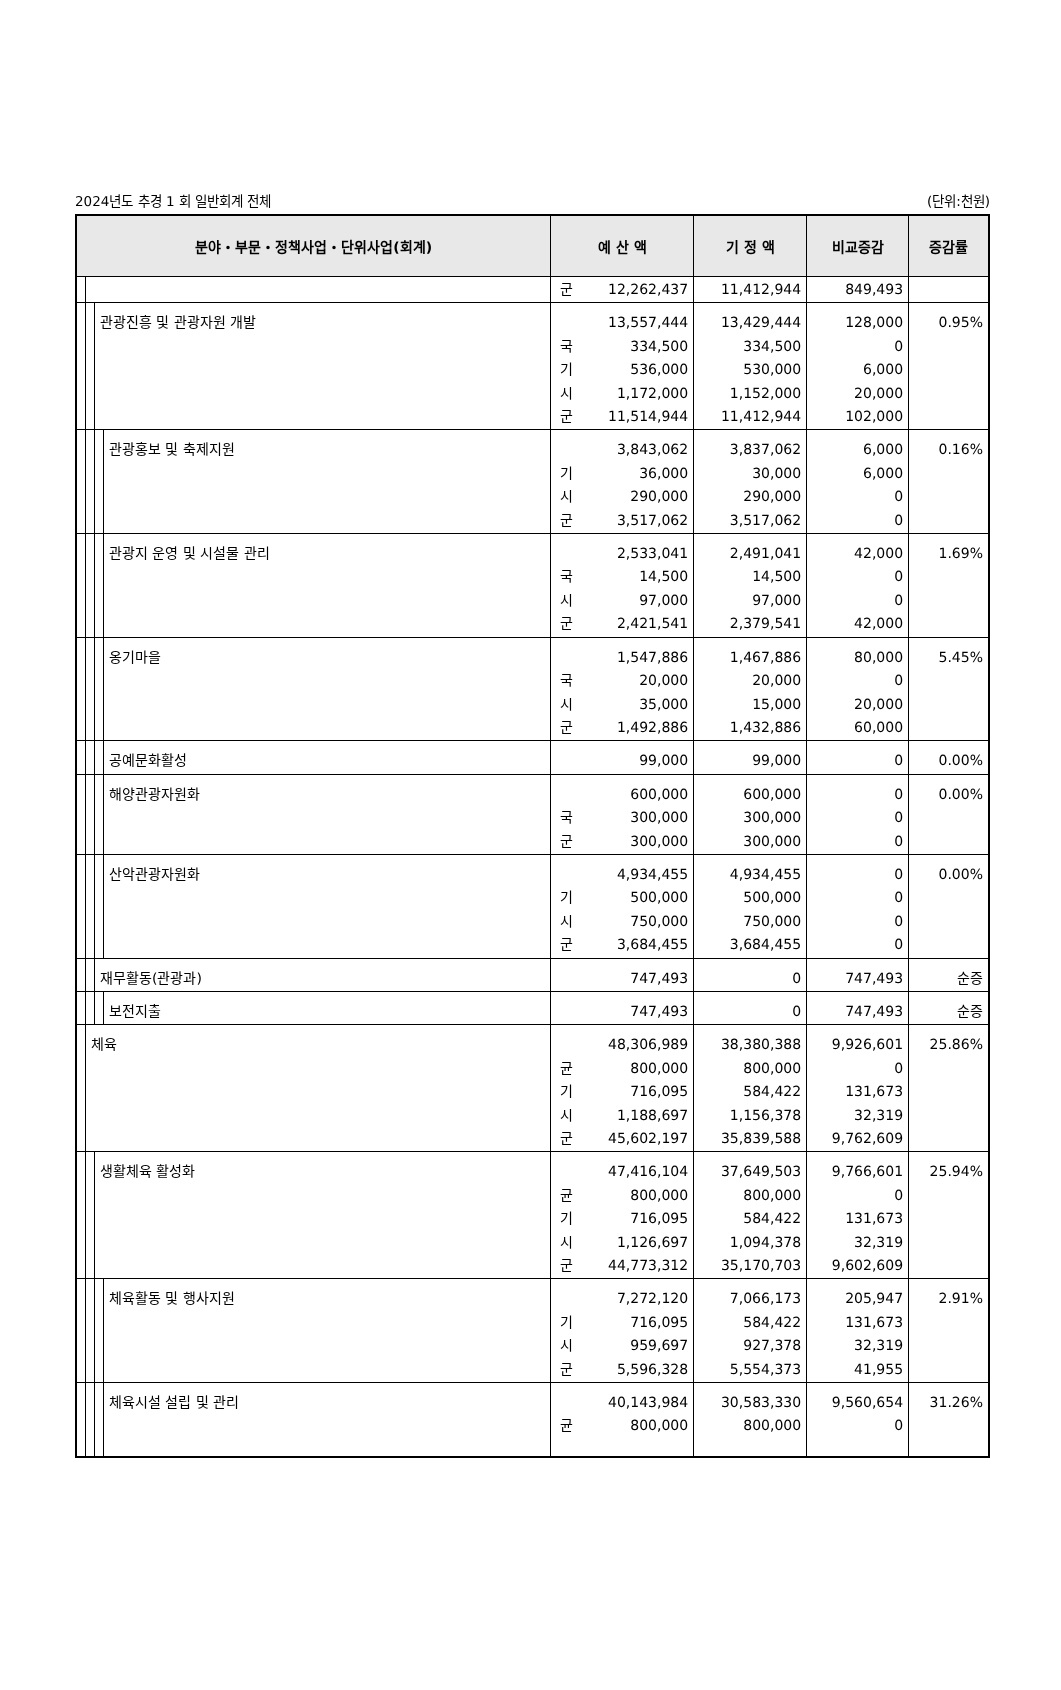2024년도 추경 1 회 일반회계 전체 (단위:천원)
| 분야・부문・정책사업・단위사업(회계) | | | | 예 산 액 | | 기 정 액 | 비교증감 | 증감률 |
| --- | --- | --- | --- | --- | --- | --- | --- | --- |
| | | | | 군 | 12,262,437 | 11,412,944 | 849,493 | |
| | | 관광진흥 및 관광자원 개발 | | 국 기 시 군 | 13,557,444 334,500 536,000 1,172,000 11,514,944 | 13,429,444 334,500 530,000 1,152,000 11,412,944 | 128,000 0 6,000 20,000 102,000 | 0.95% |
| | | | 관광홍보 및 축제지원 | 기 시 군 | 3,843,062 36,000 290,000 3,517,062 | 3,837,062 30,000 290,000 3,517,062 | 6,000 6,000 0 0 | 0.16% |
| | | | 관광지 운영 및 시설물 관리 | 국 시 군 | 2,533,041 14,500 97,000 2,421,541 | 2,491,041 14,500 97,000 2,379,541 | 42,000 0 0 42,000 | 1.69% |
| | | | 옹기마을 | 국 시 군 | 1,547,886 20,000 35,000 1,492,886 | 1,467,886 20,000 15,000 1,432,886 | 80,000 0 20,000 60,000 | 5.45% |
| | | | 공예문화활성 | | 99,000 | 99,000 | 0 | 0.00% |
| | | | 해양관광자원화 | 국 군 | 600,000 300,000 300,000 | 600,000 300,000 300,000 | 0 0 0 | 0.00% |
| | | | 산악관광자원화 | 기 시 군 | 4,934,455 500,000 750,000 3,684,455 | 4,934,455 500,000 750,000 3,684,455 | 0 0 0 0 | 0.00% |
| | | 재무활동(관광과) | | | 747,493 | 0 | 747,493 | 순증 |
| | | | 보전지출 | | 747,493 | 0 | 747,493 | 순증 |
| | 체육 | | | 균 기 시 군 | 48,306,989 800,000 716,095 1,188,697 45,602,197 | 38,380,388 800,000 584,422 1,156,378 35,839,588 | 9,926,601 0 131,673 32,319 9,762,609 | 25.86% |
| | | 생활체육 활성화 | | 균 기 시 군 | 47,416,104 800,000 716,095 1,126,697 44,773,312 | 37,649,503 800,000 584,422 1,094,378 35,170,703 | 9,766,601 0 131,673 32,319 9,602,609 | 25.94% |
| | | | 체육활동 및 행사지원 | 기 시 군 | 7,272,120 716,095 959,697 5,596,328 | 7,066,173 584,422 927,378 5,554,373 | 205,947 131,673 32,319 41,955 | 2.91% |
| | | | 체육시설 설립 및 관리 | 균 | 40,143,984 800,000 | 30,583,330 800,000 | 9,560,654 0 | 31.26% |